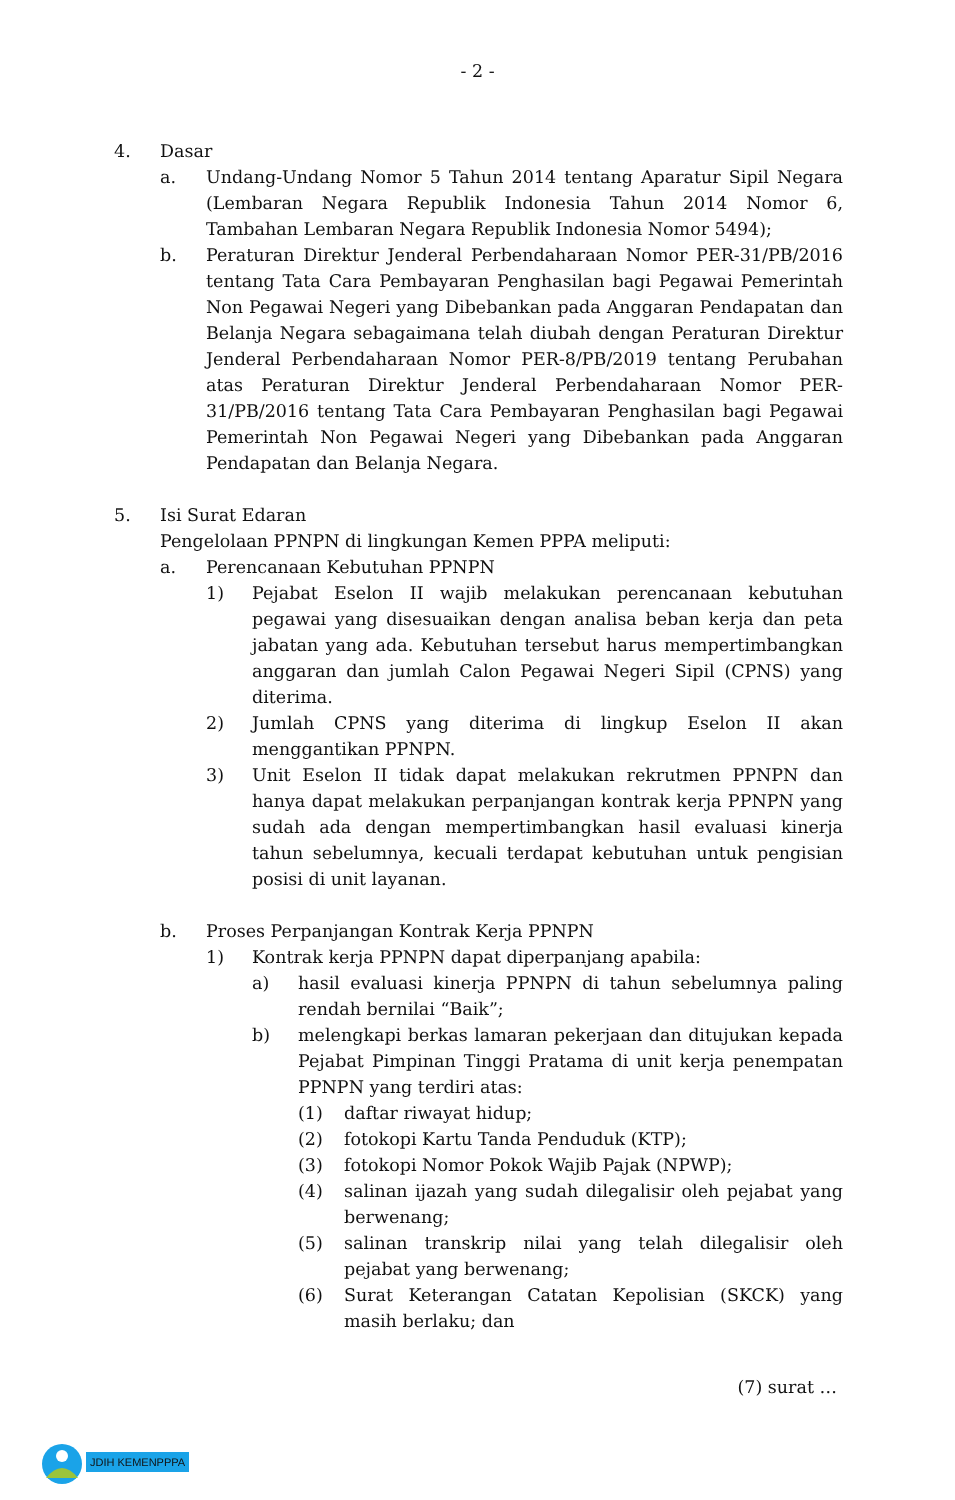- 2 -
4. Dasar
a. Undang-Undang Nomor 5 Tahun 2014 tentang Aparatur Sipil Negara (Lembaran Negara Republik Indonesia Tahun 2014 Nomor 6, Tambahan Lembaran Negara Republik Indonesia Nomor 5494);
b. Peraturan Direktur Jenderal Perbendaharaan Nomor PER-31/PB/2016 tentang Tata Cara Pembayaran Penghasilan bagi Pegawai Pemerintah Non Pegawai Negeri yang Dibebankan pada Anggaran Pendapatan dan Belanja Negara sebagaimana telah diubah dengan Peraturan Direktur Jenderal Perbendaharaan Nomor PER-8/PB/2019 tentang Perubahan atas Peraturan Direktur Jenderal Perbendaharaan Nomor PER-31/PB/2016 tentang Tata Cara Pembayaran Penghasilan bagi Pegawai Pemerintah Non Pegawai Negeri yang Dibebankan pada Anggaran Pendapatan dan Belanja Negara.
5. Isi Surat Edaran
Pengelolaan PPNPN di lingkungan Kemen PPPA meliputi:
a. Perencanaan Kebutuhan PPNPN
1) Pejabat Eselon II wajib melakukan perencanaan kebutuhan pegawai yang disesuaikan dengan analisa beban kerja dan peta jabatan yang ada. Kebutuhan tersebut harus mempertimbangkan anggaran dan jumlah Calon Pegawai Negeri Sipil (CPNS) yang diterima.
2) Jumlah CPNS yang diterima di lingkup Eselon II akan menggantikan PPNPN.
3) Unit Eselon II tidak dapat melakukan rekrutmen PPNPN dan hanya dapat melakukan perpanjangan kontrak kerja PPNPN yang sudah ada dengan mempertimbangkan hasil evaluasi kinerja tahun sebelumnya, kecuali terdapat kebutuhan untuk pengisian posisi di unit layanan.
b. Proses Perpanjangan Kontrak Kerja PPNPN
1) Kontrak kerja PPNPN dapat diperpanjang apabila:
a) hasil evaluasi kinerja PPNPN di tahun sebelumnya paling rendah bernilai “Baik”;
b) melengkapi berkas lamaran pekerjaan dan ditujukan kepada Pejabat Pimpinan Tinggi Pratama di unit kerja penempatan PPNPN yang terdiri atas:
(1) daftar riwayat hidup;
(2) fotokopi Kartu Tanda Penduduk (KTP);
(3) fotokopi Nomor Pokok Wajib Pajak (NPWP);
(4) salinan ijazah yang sudah dilegalisir oleh pejabat yang berwenang;
(5) salinan transkrip nilai yang telah dilegalisir oleh pejabat yang berwenang;
(6) Surat Keterangan Catatan Kepolisian (SKCK) yang masih berlaku; dan
(7) surat …
JDIH KEMENPPPA